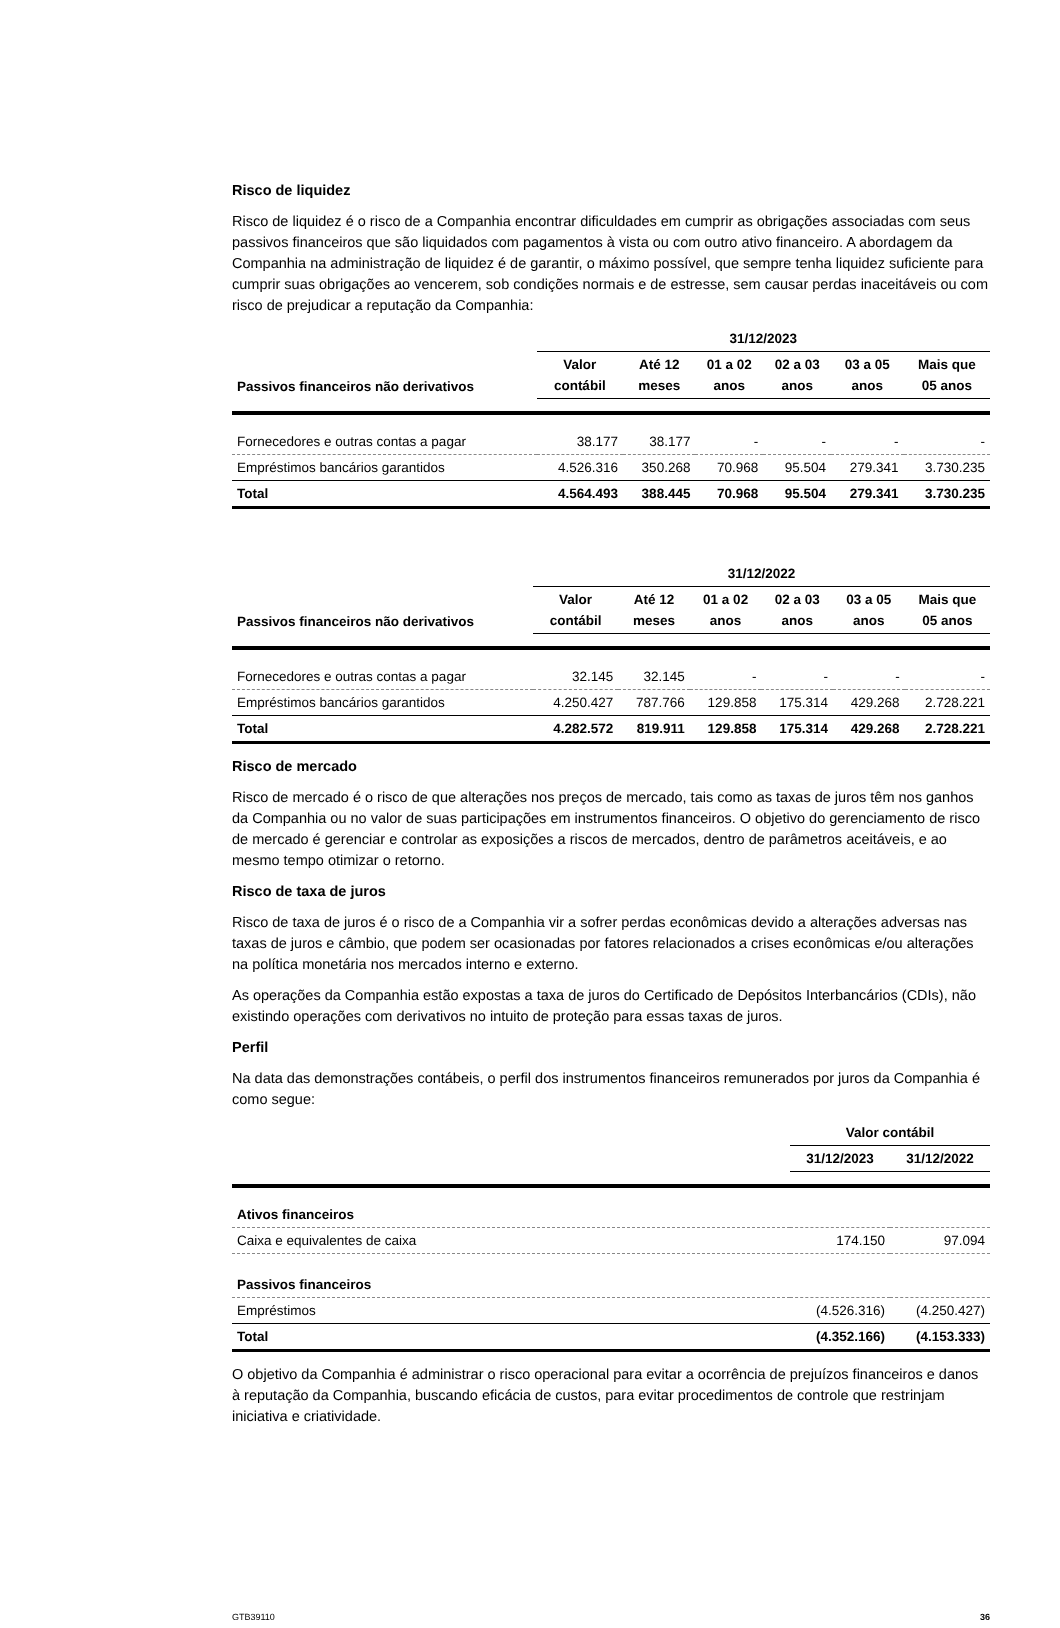Risco de liquidez
Risco de liquidez é o risco de a Companhia encontrar dificuldades em cumprir as obrigações associadas com seus passivos financeiros que são liquidados com pagamentos à vista ou com outro ativo financeiro. A abordagem da Companhia na administração de liquidez é de garantir, o máximo possível, que sempre tenha liquidez suficiente para cumprir suas obrigações ao vencerem, sob condições normais e de estresse, sem causar perdas inaceitáveis ou com risco de prejudicar a reputação da Companhia:
| | 31/12/2023 | | | | | |
| --- | --- | --- | --- | --- | --- | --- |
| Passivos financeiros não derivativos | Valor contábil | Até 12 meses | 01 a 02 anos | 02 a 03 anos | 03 a 05 anos | Mais que 05 anos |
| Fornecedores e outras contas a pagar | 38.177 | 38.177 | - | - | - | - |
| Empréstimos bancários garantidos | 4.526.316 | 350.268 | 70.968 | 95.504 | 279.341 | 3.730.235 |
| Total | 4.564.493 | 388.445 | 70.968 | 95.504 | 279.341 | 3.730.235 |
| | 31/12/2022 | | | | | |
| --- | --- | --- | --- | --- | --- | --- |
| Passivos financeiros não derivativos | Valor contábil | Até 12 meses | 01 a 02 anos | 02 a 03 anos | 03 a 05 anos | Mais que 05 anos |
| Fornecedores e outras contas a pagar | 32.145 | 32.145 | - | - | - | - |
| Empréstimos bancários garantidos | 4.250.427 | 787.766 | 129.858 | 175.314 | 429.268 | 2.728.221 |
| Total | 4.282.572 | 819.911 | 129.858 | 175.314 | 429.268 | 2.728.221 |
Risco de mercado
Risco de mercado é o risco de que alterações nos preços de mercado, tais como as taxas de juros têm nos ganhos da Companhia ou no valor de suas participações em instrumentos financeiros. O objetivo do gerenciamento de risco de mercado é gerenciar e controlar as exposições a riscos de mercados, dentro de parâmetros aceitáveis, e ao mesmo tempo otimizar o retorno.
Risco de taxa de juros
Risco de taxa de juros é o risco de a Companhia vir a sofrer perdas econômicas devido a alterações adversas nas taxas de juros e câmbio, que podem ser ocasionadas por fatores relacionados a crises econômicas e/ou alterações na política monetária nos mercados interno e externo.
As operações da Companhia estão expostas a taxa de juros do Certificado de Depósitos Interbancários (CDIs), não existindo operações com derivativos no intuito de proteção para essas taxas de juros.
Perfil
Na data das demonstrações contábeis, o perfil dos instrumentos financeiros remunerados por juros da Companhia é como segue:
| | Valor contábil | |
| --- | --- | --- |
| | 31/12/2023 | 31/12/2022 |
| Ativos financeiros | | |
| Caixa e equivalentes de caixa | 174.150 | 97.094 |
| Passivos financeiros | | |
| Empréstimos | (4.526.316) | (4.250.427) |
| Total | (4.352.166) | (4.153.333) |
O objetivo da Companhia é administrar o risco operacional para evitar a ocorrência de prejuízos financeiros e danos à reputação da Companhia, buscando eficácia de custos, para evitar procedimentos de controle que restrinjam iniciativa e criatividade.
GTB39110 36